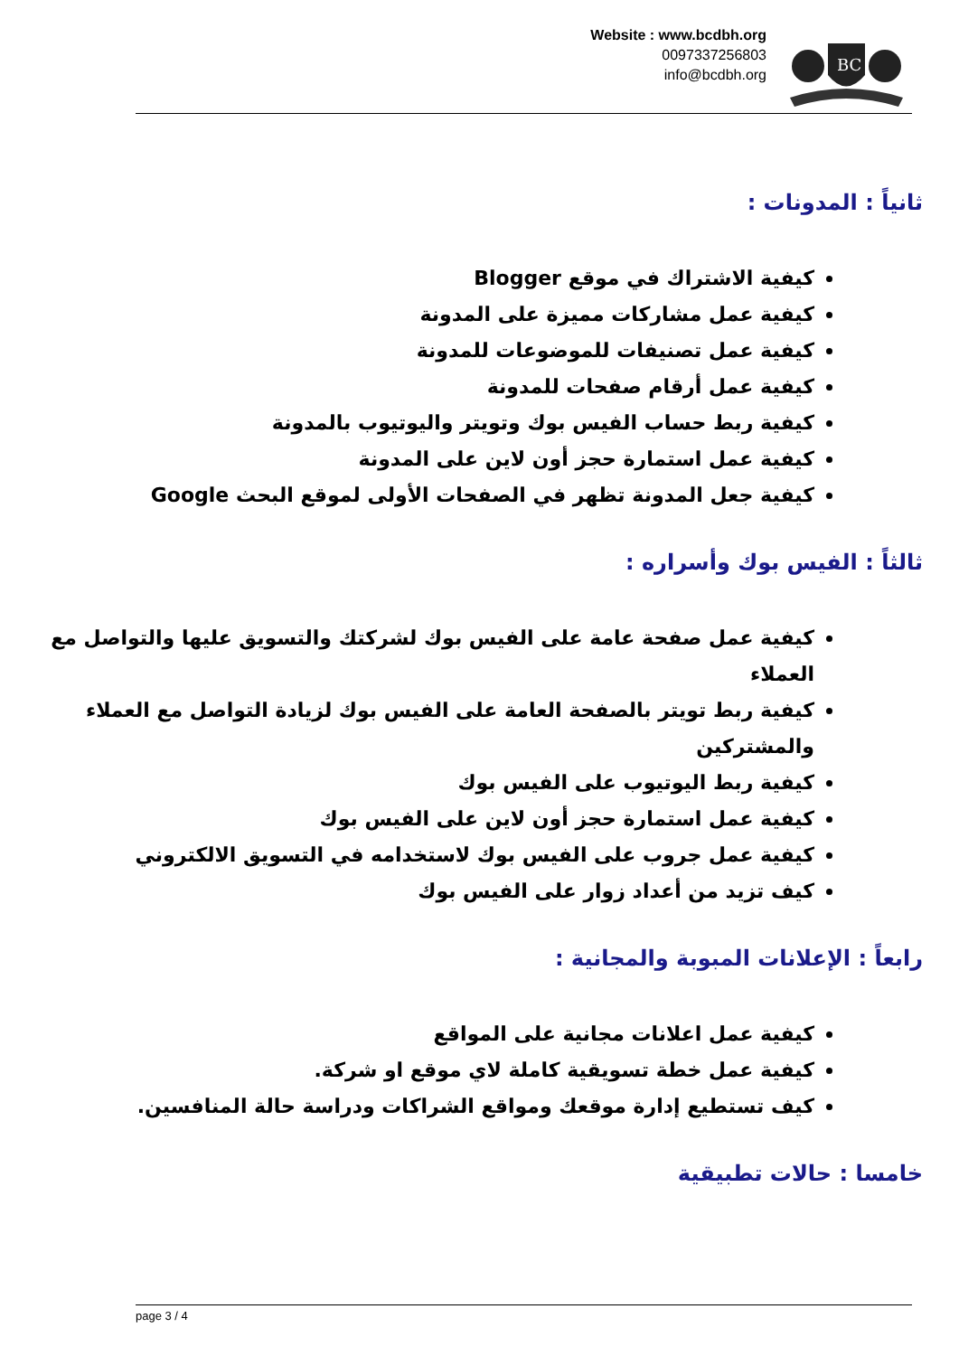Website : www.bcdbh.org
0097337256803
info@bcdbh.org
BC
ثانياً : المدونات :
كيفية الاشتراك في موقع Blogger
كيفية عمل مشاركات مميزة على المدونة
كيفية عمل تصنيفات للموضوعات للمدونة
كيفية عمل أرقام صفحات للمدونة
كيفية ربط حساب الفيس بوك وتويتر واليوتيوب بالمدونة
كيفية عمل استمارة حجز أون لاين على المدونة
كيفية جعل المدونة تظهر في الصفحات الأولى لموقع البحث Google
ثالثاً : الفيس بوك وأسراره :
كيفية عمل صفحة عامة على الفيس بوك لشركتك والتسويق عليها والتواصل مع العملاء
كيفية ربط تويتر بالصفحة العامة على الفيس بوك لزيادة التواصل مع العملاء والمشتركين
كيفية ربط اليوتيوب على الفيس بوك
كيفية عمل استمارة حجز أون لاين على الفيس بوك
كيفية عمل جروب على الفيس بوك لاستخدامه في التسويق الالكتروني
كيف تزيد من أعداد زوار على الفيس بوك
رابعاً : الإعلانات المبوبة والمجانية :
كيفية عمل اعلانات مجانية على المواقع
كيفية عمل خطة تسويقية كاملة لاي موقع او شركة.
كيف تستطيع إدارة موقعك ومواقع الشراكات ودراسة حالة المنافسين.
خامسا : حالات تطبيقية
page 3 / 4